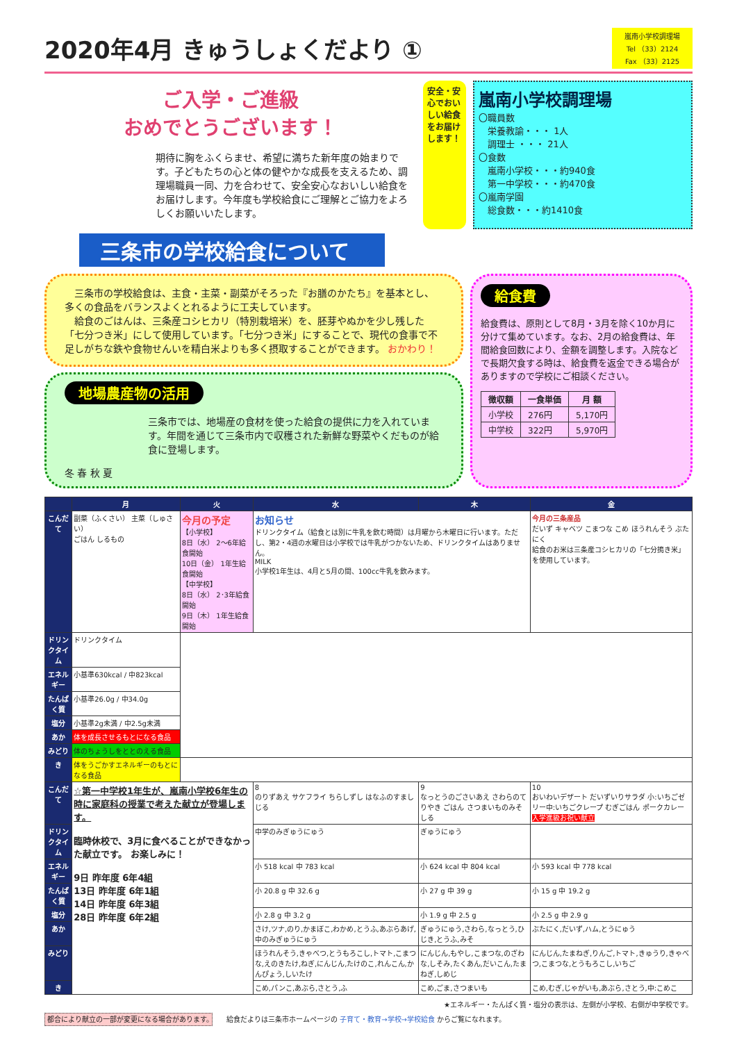2020年4月 きゅうしょくだより ①
嵐南小学校調理場
Tel （33）2124
Fax （33）2125
ご入学・ご進級
おめでとうございます！
期待に胸をふくらませ、希望に満ちた新年度の始まりです。子どもたちの心と体の健やかな成長を支えるため、調理場職員一同、力を合わせて、安全安心なおいしい給食をお届けします。今年度も学校給食にご理解とご協力をよろしくお願いいたします。
安全・安心でおいしい給食をお届けします！
嵐南小学校調理場
〇職員数
　栄養教諭・・・ 1人
　調理士 ・・・ 21人
〇食数
　嵐南小学校・・・約940食
　第一中学校・・・約470食
〇嵐南学園
　総食数・・・約1410食
三条市の学校給食について
　三条市の学校給食は、主食・主菜・副菜がそろった『お膳のかたち』を基本とし、多くの食品をバランスよくとれるように工夫しています。
　給食のごはんは、三条産コシヒカリ（特別栽培米）を、胚芽やぬかを少し残した「七分つき米」にして使用しています。「七分つき米」にすることで、現代の食事で不足しがちな鉄や食物せんいを精白米よりも多く摂取することができます。 おかわり！
地場農産物の活用
三条市では、地場産の食材を使った給食の提供に力を入れています。年間を通じて三条市内で収穫された新鮮な野菜やくだものが給食に登場します。
冬 春 秋 夏
給食費
給食費は、原則として8月・3月を除く10か月に分けて集めています。なお、2月の給食費は、年間給食回数により、金額を調整します。入院などで長期欠食する時は、給食費を返金できる場合がありますので学校にご相談ください。
| 徴収額 | 一食単価 | 月 額 |
| --- | --- | --- |
| 小学校 | 276円 | 5,170円 |
| 中学校 | 322円 | 5,970円 |
| | 月 | 火 | 水 | 木 | 金 |
| --- | --- | --- | --- | --- | --- |
| こんだて | 副菜（ふくさい） 主菜（しゅさい） ごはん しるもの | 今月の予定 【小学校】 8日（水） 2～6年給食開始 10日（金） 1年生給食開始 【中学校】 8日（水） 2･3年給食開始 9日（木） 1年生給食開始 | お知らせ ドリンクタイム（給食とは別に牛乳を飲む時間）は月曜から木曜日に行います。ただし、第2・4週の水曜日は小学校では牛乳がつかないため、ドリンクタイムはありません。 MILK 小学校1年生は、4月と5月の間、100cc牛乳を飲みます。 | | 今月の三条産品 だいず キャベツ こまつな こめ ほうれんそう ぶたにく 給食のお米は三条産コシヒカリの「七分搗き米」を使用しています。 |
| ドリンクタイム | ドリンクタイム | | | | |
| エネルギー | 小基準630kcal / 中823kcal | | | | |
| たんぱく質 | 小基準26.0g / 中34.0g | | | | |
| 塩分 | 小基準2g未満 / 中2.5g未満 | | | | |
| あか | 体を成長させるもとになる食品 | | | | |
| みどり | 体のちょうしをととのえる食品 | | | | |
| き | 体をうごかすエネルギーのもとになる食品 | | | | |
| こんだて | ☆第一中学校1年生が、嵐南小学校6年生の時に家庭科の授業で考えた献立が登場します。 臨時休校で、3月に食べることができなかった献立です。 お楽しみに！ 9日 昨年度 6年4組 13日 昨年度 6年1組 14日 昨年度 6年3組 28日 昨年度 6年2組 | | 8 のりずあえ サケフライ ちらしずし はなふのすましじる | 9 なっとうのごさいあえ さわらのてりやき ごはん さつまいものみそしる | 10 おいわいデザート だいずいりサラダ 小:いちごゼリー中:いちごクレープ むぎごはん ポークカレー 入学進級お祝い献立 |
| ドリンクタイム | | | 中学のみぎゅうにゅう | ぎゅうにゅう | |
| エネルギー | | | 小 518 kcal 中 783 kcal | 小 624 kcal 中 804 kcal | 小 593 kcal 中 778 kcal |
| たんぱく質 | | | 小 20.8 g 中 32.6 g | 小 27 g 中 39 g | 小 15 g 中 19.2 g |
| 塩分 | | | 小 2.8 g 中 3.2 g | 小 1.9 g 中 2.5 g | 小 2.5 g 中 2.9 g |
| あか | | | さけ,ツナ,のり,かまぼこ,わかめ,とうふ,あぶらあげ,中のみぎゅうにゅう | ぎゅうにゅう,さわら,なっとう,ひじき,とうふ,みそ | ぶたにく,だいず,ハム,とうにゅう |
| みどり | | | ほうれんそう,きゃべつ,とうもろこし,トマト,こまつな,えのきたけ,ねぎ,にんじん,たけのこ,れんこん,かんぴょう,しいたけ | にんじん,もやし,こまつな,のざわな,しそみ,たくあん,だいこん,たまねぎ,しめじ | にんじん,たまねぎ,りんご,トマト,きゅうり,きゃべつ,こまつな,とうもろこし,いちご |
| き | | | こめ,パンこ,あぶら,さとう,ふ | こめ,ごま,さつまいも | こめ,むぎ,じゃがいも,あぶら,さとう,中:こめこ |
★エネルギー・たんぱく質・塩分の表示は、左側が小学校、右側が中学校です。
都合により献立の一部が変更になる場合があります。　　給食だよりは三条市ホームページの 子育て・教育→学校→学校給食 からご覧になれます。